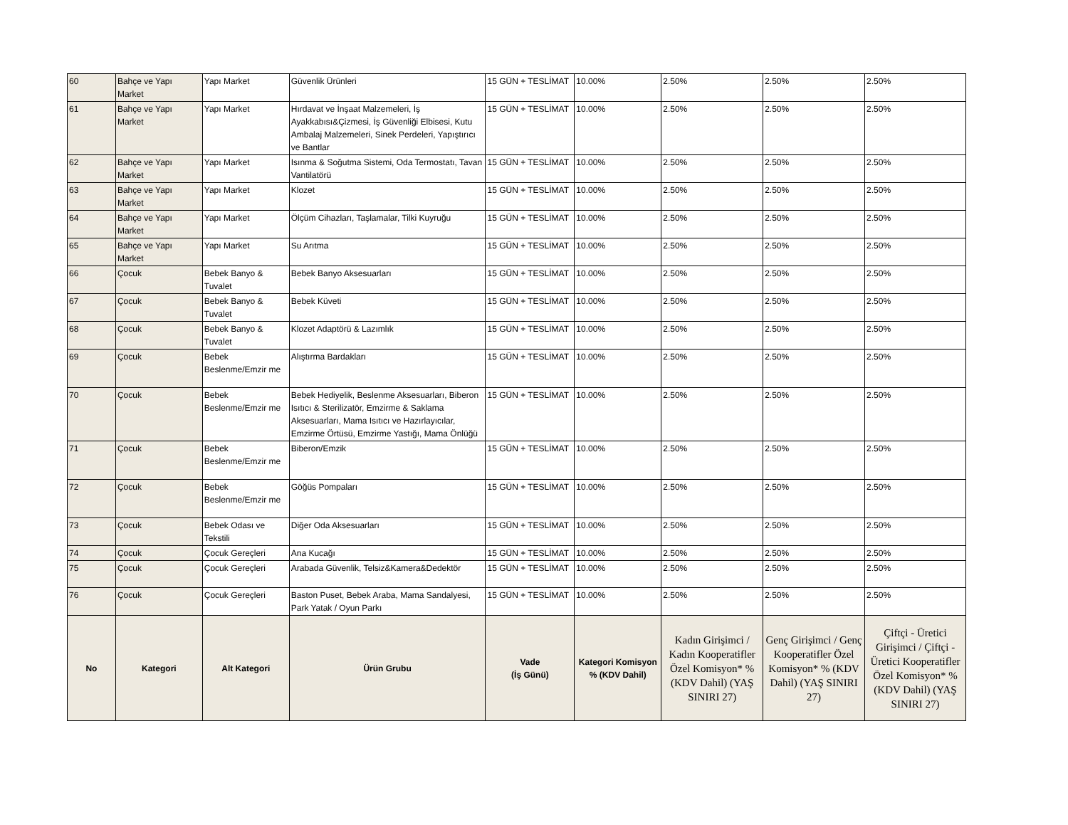| 60 | Bahçe ve Yapı Market | Yapı Market | Güvenlik Ürünleri | 15 GÜN + TESLİMAT | 10.00% | 2.50% | 2.50% | 2.50% |
| 61 | Bahçe ve Yapı Market | Yapı Market | Hırdavat ve İnşaat Malzemeleri, İş Ayakkabısı&Çizmesi, İş Güvenliği Elbisesi, Kutu Ambalaj Malzemeleri, Sinek Perdeleri, Yapıştırıcı ve Bantlar | 15 GÜN + TESLİMAT | 10.00% | 2.50% | 2.50% | 2.50% |
| 62 | Bahçe ve Yapı Market | Yapı Market | Isınma & Soğutma Sistemi, Oda Termostatı, Tavan Vantilatörü | 15 GÜN + TESLİMAT | 10.00% | 2.50% | 2.50% | 2.50% |
| 63 | Bahçe ve Yapı Market | Yapı Market | Klozet | 15 GÜN + TESLİMAT | 10.00% | 2.50% | 2.50% | 2.50% |
| 64 | Bahçe ve Yapı Market | Yapı Market | Ölçüm Cihazları, Taşlamalar, Tilki Kuyruğu | 15 GÜN + TESLİMAT | 10.00% | 2.50% | 2.50% | 2.50% |
| 65 | Bahçe ve Yapı Market | Yapı Market | Su Arıtma | 15 GÜN + TESLİMAT | 10.00% | 2.50% | 2.50% | 2.50% |
| 66 | Çocuk | Bebek Banyo & Tuvalet | Bebek Banyo Aksesuarları | 15 GÜN + TESLİMAT | 10.00% | 2.50% | 2.50% | 2.50% |
| 67 | Çocuk | Bebek Banyo & Tuvalet | Bebek Küveti | 15 GÜN + TESLİMAT | 10.00% | 2.50% | 2.50% | 2.50% |
| 68 | Çocuk | Bebek Banyo & Tuvalet | Klozet Adaptörü & Lazımlık | 15 GÜN + TESLİMAT | 10.00% | 2.50% | 2.50% | 2.50% |
| 69 | Çocuk | Bebek Beslenme/Emzir me | Alıştırma Bardakları | 15 GÜN + TESLİMAT | 10.00% | 2.50% | 2.50% | 2.50% |
| 70 | Çocuk | Bebek Beslenme/Emzir me | Bebek Hediyelik, Beslenme Aksesuarları, Biberon Isıtıcı & Sterilizatör, Emzirme & Saklama Aksesuarları, Mama Isıtıcı ve Hazırlayıcılar, Emzirme Örtüsü, Emzirme Yastığı, Mama Önlüğü | 15 GÜN + TESLİMAT | 10.00% | 2.50% | 2.50% | 2.50% |
| 71 | Çocuk | Bebek Beslenme/Emzir me | Biberon/Emzik | 15 GÜN + TESLİMAT | 10.00% | 2.50% | 2.50% | 2.50% |
| 72 | Çocuk | Bebek Beslenme/Emzir me | Göğüs Pompaları | 15 GÜN + TESLİMAT | 10.00% | 2.50% | 2.50% | 2.50% |
| 73 | Çocuk | Bebek Odası ve Tekstili | Diğer Oda Aksesuarları | 15 GÜN + TESLİMAT | 10.00% | 2.50% | 2.50% | 2.50% |
| 74 | Çocuk | Çocuk Gereçleri | Ana Kucağı | 15 GÜN + TESLİMAT | 10.00% | 2.50% | 2.50% | 2.50% |
| 75 | Çocuk | Çocuk Gereçleri | Arabada Güvenlik, Telsiz&Kamera&Dedektör | 15 GÜN + TESLİMAT | 10.00% | 2.50% | 2.50% | 2.50% |
| 76 | Çocuk | Çocuk Gereçleri | Baston Puset, Bebek Araba, Mama Sandalyesi, Park Yatak / Oyun Parkı | 15 GÜN + TESLİMAT | 10.00% | 2.50% | 2.50% | 2.50% |
| No | Kategori | Alt Kategori | Ürün Grubu | Vade (İş Günü) | Kategori Komisyon % (KDV Dahil) | Kadın Girişimci / Kadın Kooperatifler Özel Komisyon* % (KDV Dahil) (YAŞ SINIRI 27) | Genç Girişimci / Genç Kooperatifler Özel Komisyon* % (KDV Dahil) (YAŞ SINIRI 27) | Çiftçi - Üretici Girişimci / Çiftçi - Üretici Kooperatifler Özel Komisyon* % (KDV Dahil) (YAŞ SINIRI 27) |